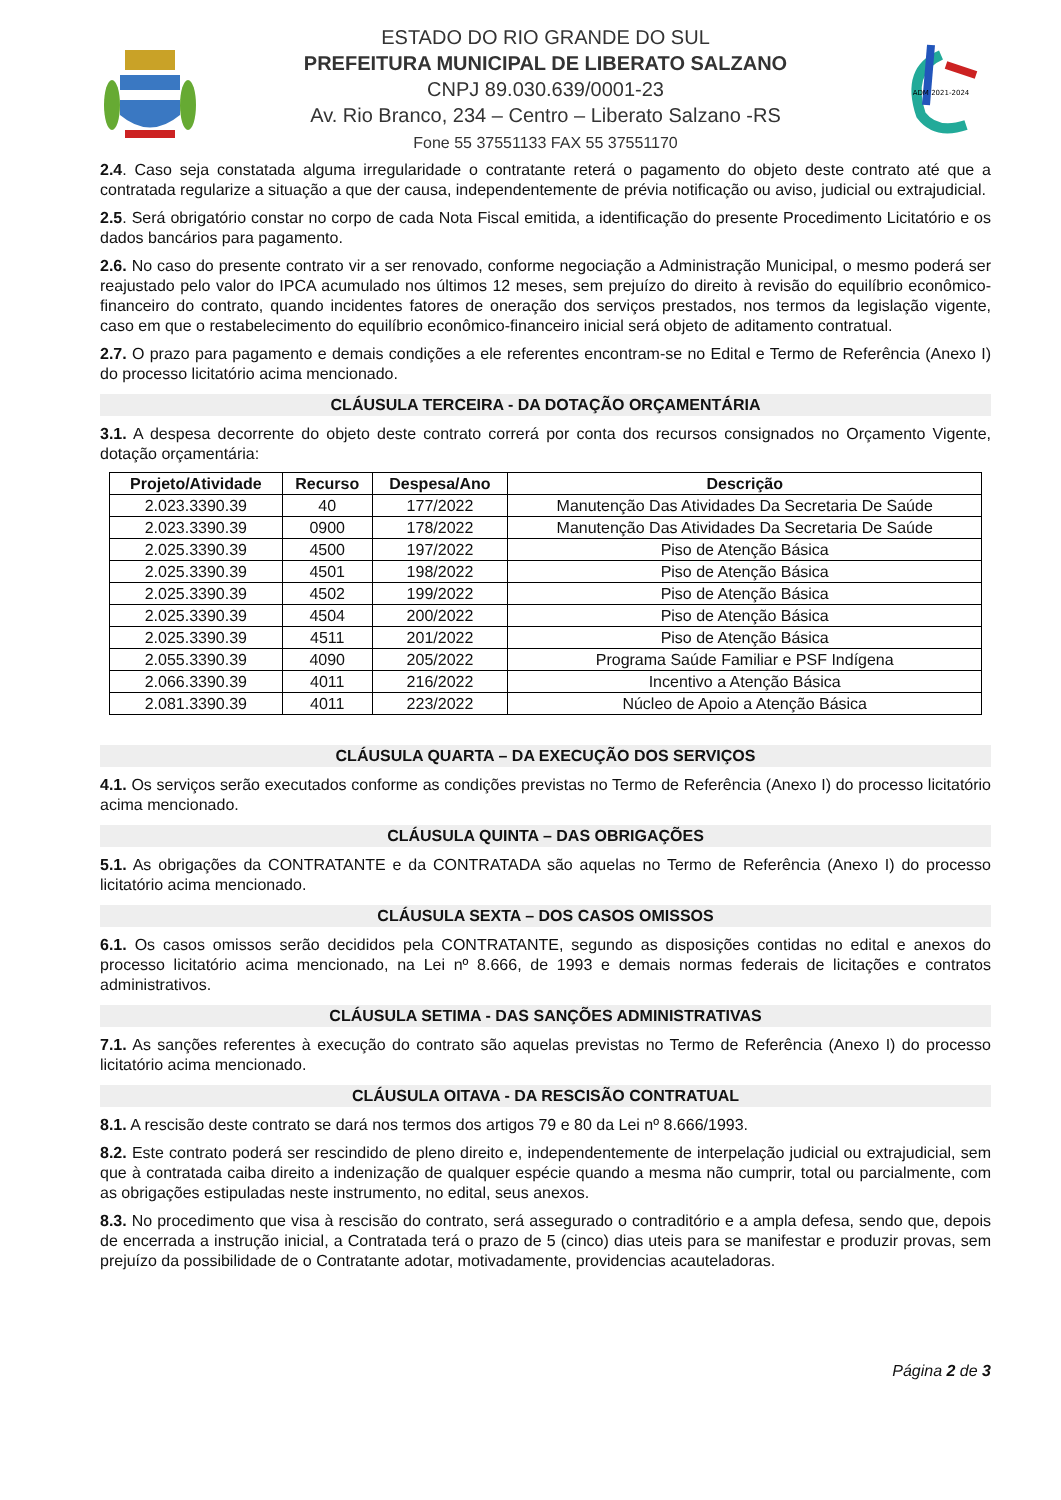ESTADO DO RIO GRANDE DO SUL
PREFEITURA MUNICIPAL DE LIBERATO SALZANO
CNPJ 89.030.639/0001-23
Av. Rio Branco, 234 – Centro – Liberato Salzano -RS
Fone 55 37551133 FAX 55 37551170
ADM 2021-2024
2.4. Caso seja constatada alguma irregularidade o contratante reterá o pagamento do objeto deste contrato até que a contratada regularize a situação a que der causa, independentemente de prévia notificação ou aviso, judicial ou extrajudicial.
2.5. Será obrigatório constar no corpo de cada Nota Fiscal emitida, a identificação do presente Procedimento Licitatório e os dados bancários para pagamento.
2.6. No caso do presente contrato vir a ser renovado, conforme negociação a Administração Municipal, o mesmo poderá ser reajustado pelo valor do IPCA acumulado nos últimos 12 meses, sem prejuízo do direito à revisão do equilíbrio econômico-financeiro do contrato, quando incidentes fatores de oneração dos serviços prestados, nos termos da legislação vigente, caso em que o restabelecimento do equilíbrio econômico-financeiro inicial será objeto de aditamento contratual.
2.7. O prazo para pagamento e demais condições a ele referentes encontram-se no Edital e Termo de Referência (Anexo I) do processo licitatório acima mencionado.
CLÁUSULA TERCEIRA - DA DOTAÇÃO ORÇAMENTÁRIA
3.1. A despesa decorrente do objeto deste contrato correrá por conta dos recursos consignados no Orçamento Vigente, dotação orçamentária:
| Projeto/Atividade | Recurso | Despesa/Ano | Descrição |
| --- | --- | --- | --- |
| 2.023.3390.39 | 40 | 177/2022 | Manutenção Das Atividades Da Secretaria De Saúde |
| 2.023.3390.39 | 0900 | 178/2022 | Manutenção Das Atividades Da Secretaria De Saúde |
| 2.025.3390.39 | 4500 | 197/2022 | Piso de Atenção Básica |
| 2.025.3390.39 | 4501 | 198/2022 | Piso de Atenção Básica |
| 2.025.3390.39 | 4502 | 199/2022 | Piso de Atenção Básica |
| 2.025.3390.39 | 4504 | 200/2022 | Piso de Atenção Básica |
| 2.025.3390.39 | 4511 | 201/2022 | Piso de Atenção Básica |
| 2.055.3390.39 | 4090 | 205/2022 | Programa Saúde Familiar e PSF Indígena |
| 2.066.3390.39 | 4011 | 216/2022 | Incentivo a Atenção Básica |
| 2.081.3390.39 | 4011 | 223/2022 | Núcleo de Apoio a Atenção Básica |
CLÁUSULA QUARTA – DA EXECUÇÃO DOS SERVIÇOS
4.1. Os serviços serão executados conforme as condições previstas no Termo de Referência (Anexo I) do processo licitatório acima mencionado.
CLÁUSULA QUINTA – DAS OBRIGAÇÕES
5.1. As obrigações da CONTRATANTE e da CONTRATADA são aquelas no Termo de Referência (Anexo I) do processo licitatório acima mencionado.
CLÁUSULA SEXTA – DOS CASOS OMISSOS
6.1. Os casos omissos serão decididos pela CONTRATANTE, segundo as disposições contidas no edital e anexos do processo licitatório acima mencionado, na Lei nº 8.666, de 1993 e demais normas federais de licitações e contratos administrativos.
CLÁUSULA SETIMA - DAS SANÇÕES ADMINISTRATIVAS
7.1. As sanções referentes à execução do contrato são aquelas previstas no Termo de Referência (Anexo I) do processo licitatório acima mencionado.
CLÁUSULA OITAVA - DA RESCISÃO CONTRATUAL
8.1. A rescisão deste contrato se dará nos termos dos artigos 79 e 80 da Lei nº 8.666/1993.
8.2. Este contrato poderá ser rescindido de pleno direito e, independentemente de interpelação judicial ou extrajudicial, sem que à contratada caiba direito a indenização de qualquer espécie quando a mesma não cumprir, total ou parcialmente, com as obrigações estipuladas neste instrumento, no edital, seus anexos.
8.3. No procedimento que visa à rescisão do contrato, será assegurado o contraditório e a ampla defesa, sendo que, depois de encerrada a instrução inicial, a Contratada terá o prazo de 5 (cinco) dias uteis para se manifestar e produzir provas, sem prejuízo da possibilidade de o Contratante adotar, motivadamente, providencias acauteladoras.
Página 2 de 3